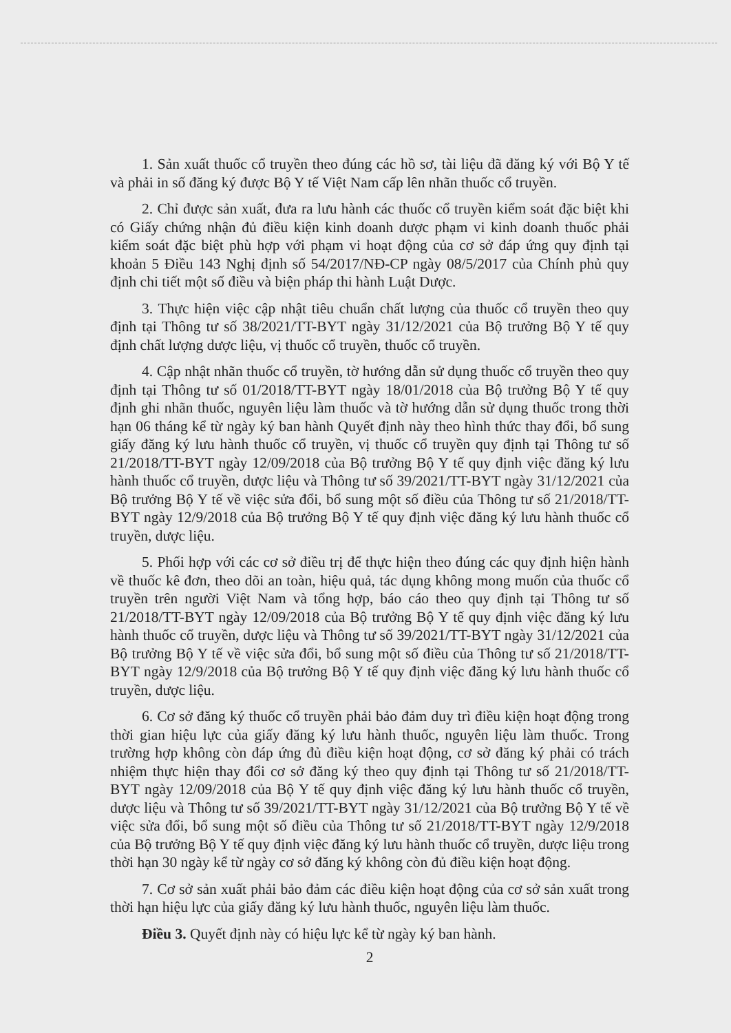1. Sản xuất thuốc cổ truyền theo đúng các hồ sơ, tài liệu đã đăng ký với Bộ Y tế và phải in số đăng ký được Bộ Y tế Việt Nam cấp lên nhãn thuốc cổ truyền.
2. Chỉ được sản xuất, đưa ra lưu hành các thuốc cổ truyền kiểm soát đặc biệt khi có Giấy chứng nhận đủ điều kiện kinh doanh dược phạm vi kinh doanh thuốc phải kiểm soát đặc biệt phù hợp với phạm vi hoạt động của cơ sở đáp ứng quy định tại khoản 5 Điều 143 Nghị định số 54/2017/NĐ-CP ngày 08/5/2017 của Chính phủ quy định chi tiết một số điều và biện pháp thi hành Luật Dược.
3. Thực hiện việc cập nhật tiêu chuẩn chất lượng của thuốc cổ truyền theo quy định tại Thông tư số 38/2021/TT-BYT ngày 31/12/2021 của Bộ trưởng Bộ Y tế quy định chất lượng dược liệu, vị thuốc cổ truyền, thuốc cổ truyền.
4. Cập nhật nhãn thuốc cổ truyền, tờ hướng dẫn sử dụng thuốc cổ truyền theo quy định tại Thông tư số 01/2018/TT-BYT ngày 18/01/2018 của Bộ trưởng Bộ Y tế quy định ghi nhãn thuốc, nguyên liệu làm thuốc và tờ hướng dẫn sử dụng thuốc trong thời hạn 06 tháng kể từ ngày ký ban hành Quyết định này theo hình thức thay đổi, bổ sung giấy đăng ký lưu hành thuốc cổ truyền, vị thuốc cổ truyền quy định tại Thông tư số 21/2018/TT-BYT ngày 12/09/2018 của Bộ trưởng Bộ Y tế quy định việc đăng ký lưu hành thuốc cổ truyền, dược liệu và Thông tư số 39/2021/TT-BYT ngày 31/12/2021 của Bộ trưởng Bộ Y tế về việc sửa đổi, bổ sung một số điều của Thông tư số 21/2018/TT-BYT ngày 12/9/2018 của Bộ trưởng Bộ Y tế quy định việc đăng ký lưu hành thuốc cổ truyền, dược liệu.
5. Phối hợp với các cơ sở điều trị để thực hiện theo đúng các quy định hiện hành về thuốc kê đơn, theo dõi an toàn, hiệu quả, tác dụng không mong muốn của thuốc cổ truyền trên người Việt Nam và tổng hợp, báo cáo theo quy định tại Thông tư số 21/2018/TT-BYT ngày 12/09/2018 của Bộ trưởng Bộ Y tế quy định việc đăng ký lưu hành thuốc cổ truyền, dược liệu và Thông tư số 39/2021/TT-BYT ngày 31/12/2021 của Bộ trưởng Bộ Y tế về việc sửa đổi, bổ sung một số điều của Thông tư số 21/2018/TT-BYT ngày 12/9/2018 của Bộ trưởng Bộ Y tế quy định việc đăng ký lưu hành thuốc cổ truyền, dược liệu.
6. Cơ sở đăng ký thuốc cổ truyền phải bảo đảm duy trì điều kiện hoạt động trong thời gian hiệu lực của giấy đăng ký lưu hành thuốc, nguyên liệu làm thuốc. Trong trường hợp không còn đáp ứng đủ điều kiện hoạt động, cơ sở đăng ký phải có trách nhiệm thực hiện thay đổi cơ sở đăng ký theo quy định tại Thông tư số 21/2018/TT-BYT ngày 12/09/2018 của Bộ Y tế quy định việc đăng ký lưu hành thuốc cổ truyền, dược liệu và Thông tư số 39/2021/TT-BYT ngày 31/12/2021 của Bộ trưởng Bộ Y tế về việc sửa đổi, bổ sung một số điều của Thông tư số 21/2018/TT-BYT ngày 12/9/2018 của Bộ trưởng Bộ Y tế quy định việc đăng ký lưu hành thuốc cổ truyền, dược liệu trong thời hạn 30 ngày kể từ ngày cơ sở đăng ký không còn đủ điều kiện hoạt động.
7. Cơ sở sản xuất phải bảo đảm các điều kiện hoạt động của cơ sở sản xuất trong thời hạn hiệu lực của giấy đăng ký lưu hành thuốc, nguyên liệu làm thuốc.
Điều 3. Quyết định này có hiệu lực kể từ ngày ký ban hành.
2